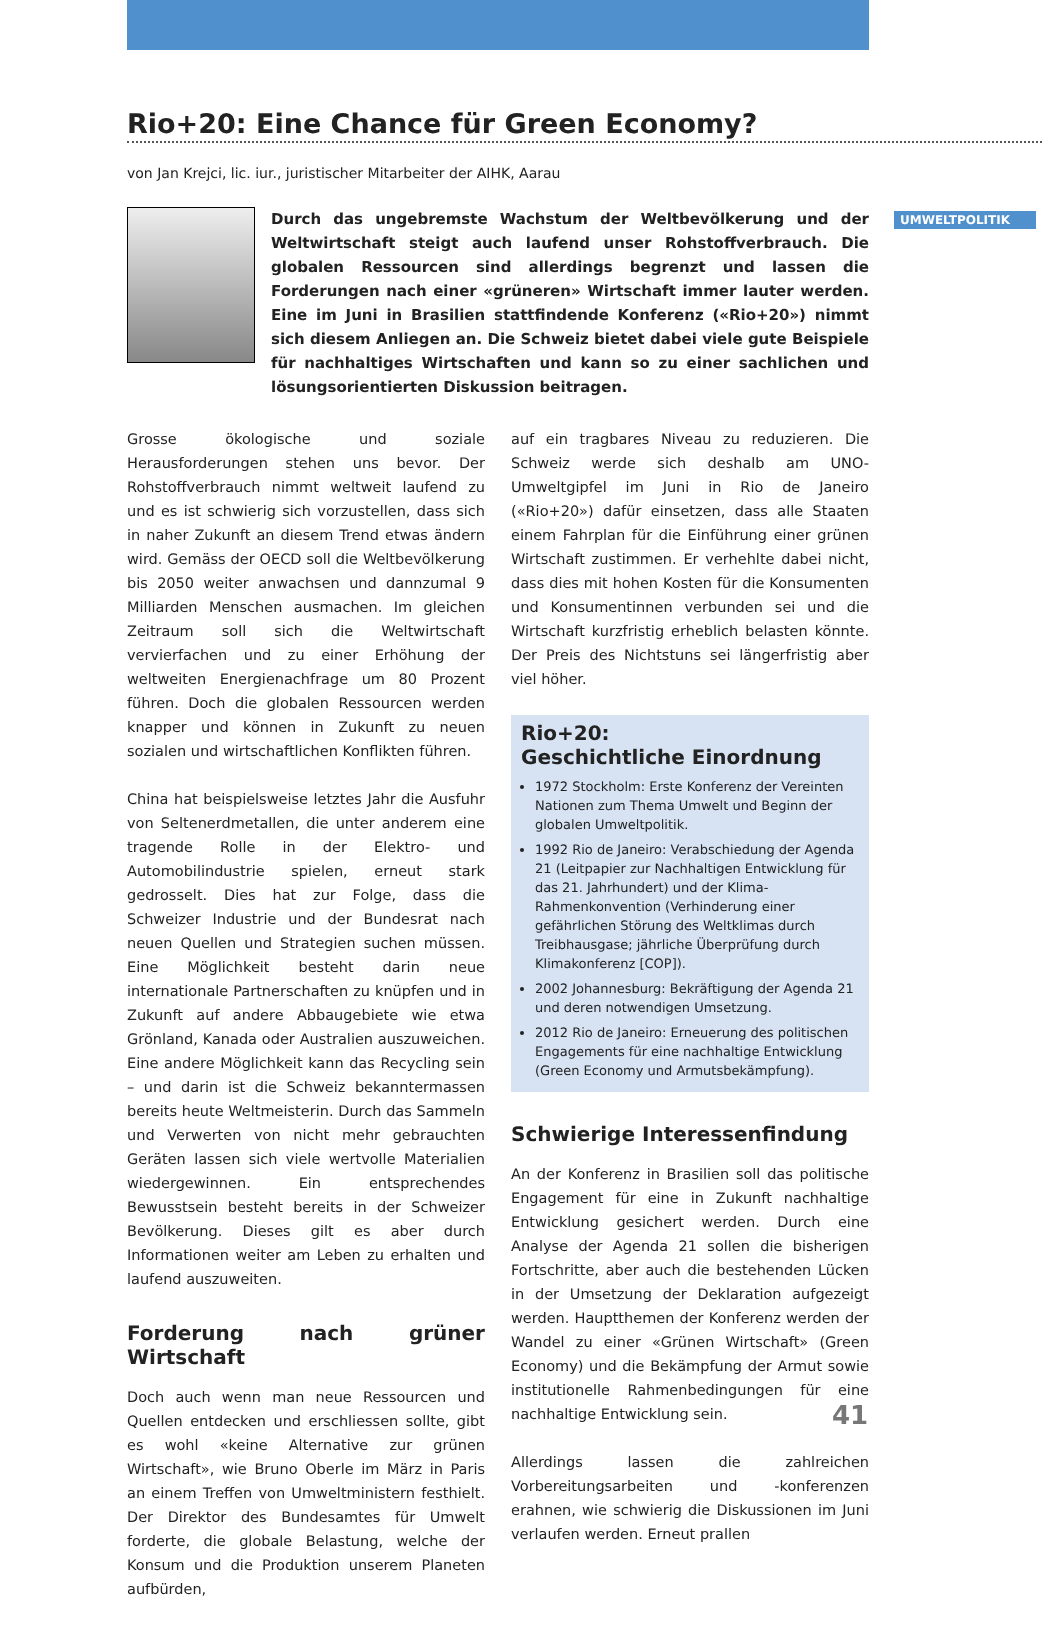UMWELTPOLITIK
Rio+20: Eine Chance für Green Economy?
von Jan Krejci, lic. iur., juristischer Mitarbeiter der AIHK, Aarau
Durch das ungebremste Wachstum der Weltbevölkerung und der Weltwirtschaft steigt auch laufend unser Rohstoffverbrauch. Die globalen Ressourcen sind allerdings begrenzt und lassen die Forderungen nach einer «grüneren» Wirtschaft immer lauter werden. Eine im Juni in Brasilien stattfindende Konferenz («Rio+20») nimmt sich diesem Anliegen an. Die Schweiz bietet dabei viele gute Beispiele für nachhaltiges Wirtschaften und kann so zu einer sachlichen und lösungsorientierten Diskussion beitragen.
Grosse ökologische und soziale Herausforderungen stehen uns bevor. Der Rohstoffverbrauch nimmt weltweit laufend zu und es ist schwierig sich vorzustellen, dass sich in naher Zukunft an diesem Trend etwas ändern wird. Gemäss der OECD soll die Weltbevölkerung bis 2050 weiter anwachsen und dannzumal 9 Milliarden Menschen ausmachen. Im gleichen Zeitraum soll sich die Weltwirtschaft vervierfachen und zu einer Erhöhung der weltweiten Energienachfrage um 80 Prozent führen. Doch die globalen Ressourcen werden knapper und können in Zukunft zu neuen sozialen und wirtschaftlichen Konflikten führen.
China hat beispielsweise letztes Jahr die Ausfuhr von Seltenerdmetallen, die unter anderem eine tragende Rolle in der Elektro- und Automobilindustrie spielen, erneut stark gedrosselt. Dies hat zur Folge, dass die Schweizer Industrie und der Bundesrat nach neuen Quellen und Strategien suchen müssen. Eine Möglichkeit besteht darin neue internationale Partnerschaften zu knüpfen und in Zukunft auf andere Abbaugebiete wie etwa Grönland, Kanada oder Australien auszuweichen. Eine andere Möglichkeit kann das Recycling sein – und darin ist die Schweiz bekanntermassen bereits heute Weltmeisterin. Durch das Sammeln und Verwerten von nicht mehr gebrauchten Geräten lassen sich viele wertvolle Materialien wiedergewinnen. Ein entsprechendes Bewusstsein besteht bereits in der Schweizer Bevölkerung. Dieses gilt es aber durch Informationen weiter am Leben zu erhalten und laufend auszuweiten.
Forderung nach grüner Wirtschaft
Doch auch wenn man neue Ressourcen und Quellen entdecken und erschliessen sollte, gibt es wohl «keine Alternative zur grünen Wirtschaft», wie Bruno Oberle im März in Paris an einem Treffen von Umweltministern festhielt. Der Direktor des Bundesamtes für Umwelt forderte, die globale Belastung, welche der Konsum und die Produktion unserem Planeten aufbürden,
auf ein tragbares Niveau zu reduzieren. Die Schweiz werde sich deshalb am UNO-Umweltgipfel im Juni in Rio de Janeiro («Rio+20») dafür einsetzen, dass alle Staaten einem Fahrplan für die Einführung einer grünen Wirtschaft zustimmen. Er verhehlte dabei nicht, dass dies mit hohen Kosten für die Konsumenten und Konsumentinnen verbunden sei und die Wirtschaft kurzfristig erheblich belasten könnte. Der Preis des Nichtstuns sei längerfristig aber viel höher.
Rio+20:
Geschichtliche Einordnung
1972 Stockholm: Erste Konferenz der Vereinten Nationen zum Thema Umwelt und Beginn der globalen Umweltpolitik.
1992 Rio de Janeiro: Verabschiedung der Agenda 21 (Leitpapier zur Nachhaltigen Entwicklung für das 21. Jahrhundert) und der Klima-Rahmenkonvention (Verhinderung einer gefährlichen Störung des Weltklimas durch Treibhausgase; jährliche Überprüfung durch Klimakonferenz [COP]).
2002 Johannesburg: Bekräftigung der Agenda 21 und deren notwendigen Umsetzung.
2012 Rio de Janeiro: Erneuerung des politischen Engagements für eine nachhaltige Entwicklung (Green Economy und Armutsbekämpfung).
Schwierige Interessenfindung
An der Konferenz in Brasilien soll das politische Engagement für eine in Zukunft nachhaltige Entwicklung gesichert werden. Durch eine Analyse der Agenda 21 sollen die bisherigen Fortschritte, aber auch die bestehenden Lücken in der Umsetzung der Deklaration aufgezeigt werden. Hauptthemen der Konferenz werden der Wandel zu einer «Grünen Wirtschaft» (Green Economy) und die Bekämpfung der Armut sowie institutionelle Rahmenbedingungen für eine nachhaltige Entwicklung sein.
Allerdings lassen die zahlreichen Vorbereitungsarbeiten und -konferenzen erahnen, wie schwierig die Diskussionen im Juni verlaufen werden. Erneut prallen
41